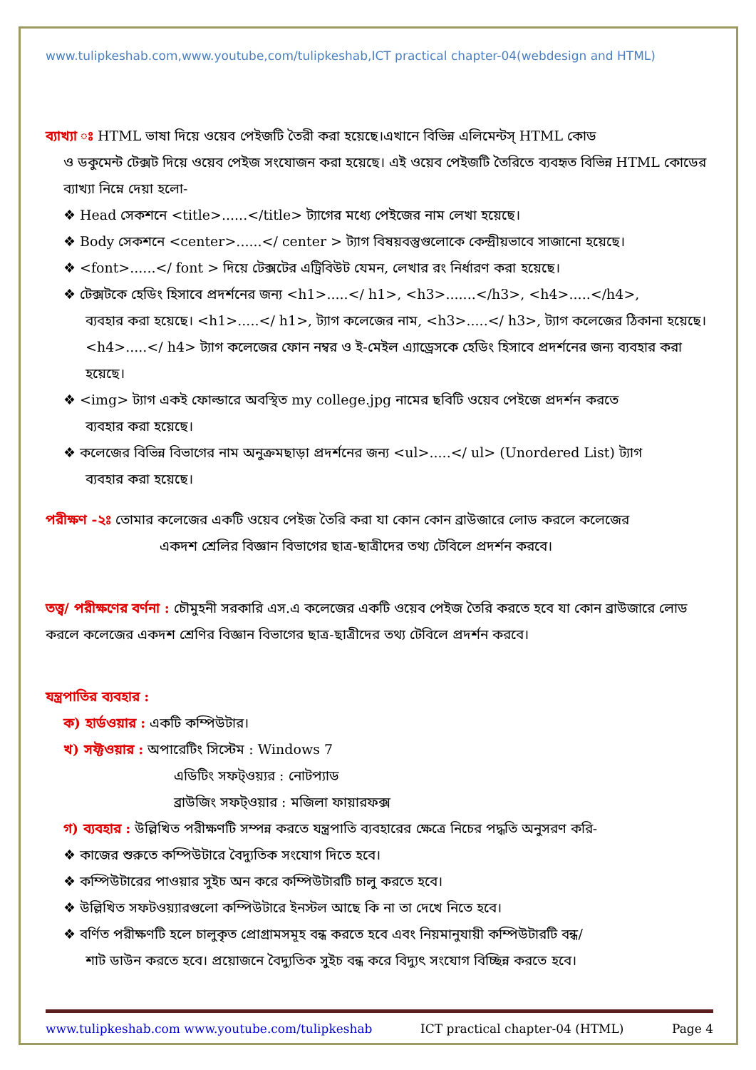www.tulipkeshab.com,www.youtube,com/tulipkeshab,ICT practical chapter-04(webdesign and HTML)
ব্যাখ্যা ঃ HTML ভাষা দিয়ে ওয়েব পেইজটি তৈরী করা হয়েছে।এখানে বিভিন্ন এলিমেন্টস্ HTML কোড
ও ডকুমেন্ট টেক্সট দিয়ে ওয়েব পেইজ সংযোজন করা হয়েছে। এই ওয়েব পেইজটি তৈরিতে ব্যবহৃত বিভিন্ন HTML কোডের ব্যাখ্যা নিম্নে দেয়া হলো-
❖ Head সেকশনে <title>......</title> ট্যাগের মধ্যে পেইজের নাম লেখা হয়েছে।
❖ Body সেকশনে <center>......</ center > ট্যাগ বিষয়বস্তুগুলোকে কেন্দ্রীয়ভাবে সাজানো হয়েছে।
❖ <font>......</ font > দিয়ে টেক্সটের এট্রিবিউট যেমন, লেখার রং নির্ধারণ করা হয়েছে।
❖ টেক্সটকে হেডিং হিসাবে প্রদর্শনের জন্য <h1>.....</ h1>, <h3>.......</h3>, <h4>.....</h4>,
ব্যবহার করা হয়েছে। <h1>.....</ h1>, ট্যাগ কলেজের নাম, <h3>.....</ h3>, ট্যাগ কলেজের ঠিকানা হয়েছে। <h4>.....</ h4> ট্যাগ কলেজের ফোন নম্বর ও ই-মেইল এ্যাড্রেসকে হেডিং হিসাবে প্রদর্শনের জন্য ব্যবহার করা হয়েছে।
❖ <img> ট্যাগ একই ফোল্ডারে অবস্থিত my college.jpg নামের ছবিটি ওয়েব পেইজে প্রদর্শন করতে
ব্যবহার করা হয়েছে।
❖ কলেজের বিভিন্ন বিভাগের নাম অনুক্রমছাড়া প্রদর্শনের জন্য <ul>.....</ ul> (Unordered List) ট্যাগ
ব্যবহার করা হয়েছে।
পরীক্ষণ -২ঃ তোমার কলেজের একটি ওয়েব পেইজ তৈরি করা যা কোন কোন ব্রাউজারে লোড করলে কলেজের
একদশ শ্রেলির বিজ্ঞান বিভাগের ছাত্র-ছাত্রীদের তথ্য টেবিলে প্রদর্শন করবে।
তত্ত্ব/ পরীক্ষণের বর্ণনা : চৌমুহনী সরকারি এস.এ কলেজের একটি ওয়েব পেইজ তৈরি করতে হবে যা কোন ব্রাউজারে লোড করলে কলেজের একদশ শ্রেণির বিজ্ঞান বিভাগের ছাত্র-ছাত্রীদের তথ্য টেবিলে প্রদর্শন করবে।
যন্ত্রপাতির ব্যবহার :
ক) হার্ডওয়ার : একটি কম্পিউটার।
খ) সফ্টওয়ার : অপারেটিং সিস্টেম : Windows 7
এডিটিং সফট্ওয়্যর : নোটপ্যাড
ব্রাউজিং সফট্ওয়ার : মজিলা ফায়ারফক্স
গ) ব্যবহার : উল্লিখিত পরীক্ষণটি সম্পন্ন করতে যন্ত্রপাতি ব্যবহারের ক্ষেত্রে নিচের পদ্ধতি অনুসরণ করি-
❖ কাজের শুরুতে কম্পিউটারে বৈদ্যুতিক সংযোগ দিতে হবে।
❖ কম্পিউটারের পাওয়ার সুইচ অন করে কম্পিউটারটি চালু করতে হবে।
❖ উল্লিখিত সফটওয়্যারগুলো কম্পিউটারে ইনস্টল আছে কি না তা দেখে নিতে হবে।
❖ বর্ণিত পরীক্ষণটি হলে চালুকৃত প্রোগ্রামসমূহ বন্ধ করতে হবে এবং নিয়মানুযায়ী কম্পিউটারটি বন্ধ/
শাট ডাউন করতে হবে। প্রয়োজনে বৈদ্যুতিক সুইচ বন্ধ করে বিদ্যুৎ সংযোগ বিচ্ছিন্ন করতে হবে।
www.tulipkeshab.com www.youtube.com/tulipkeshab ICT practical chapter-04 (HTML) Page 4